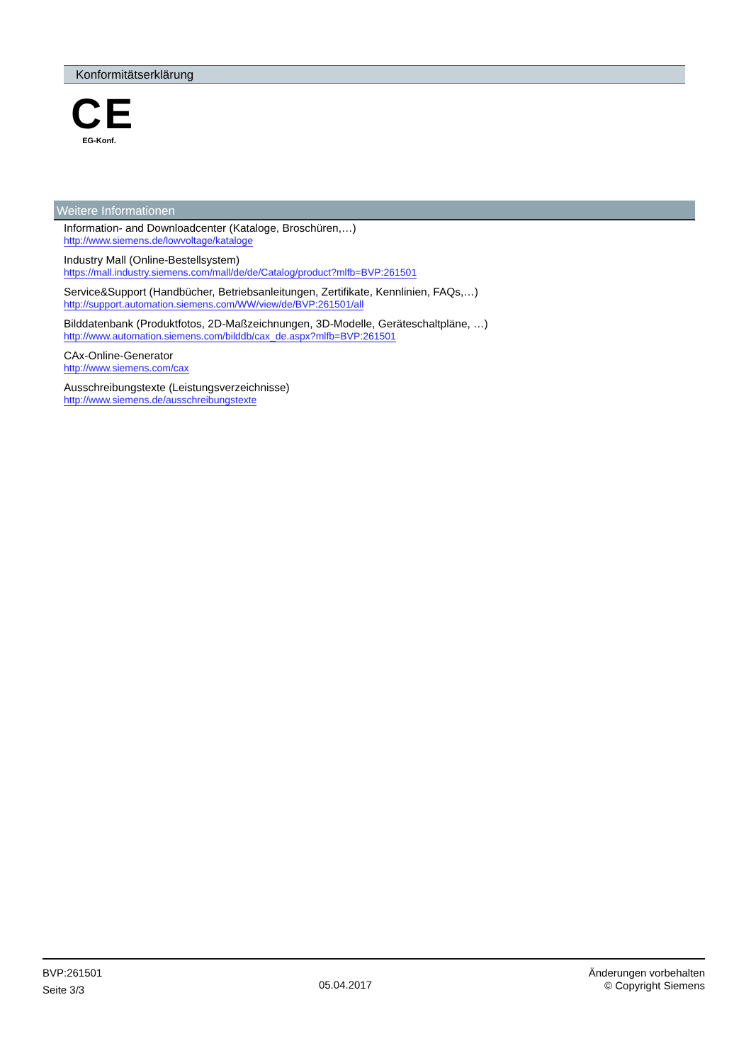Konformitätserklärung
CE
EG-Konf.
Weitere Informationen
Information- and Downloadcenter (Kataloge, Broschüren,…)
http://www.siemens.de/lowvoltage/kataloge
Industry Mall (Online-Bestellsystem)
https://mall.industry.siemens.com/mall/de/de/Catalog/product?mlfb=BVP:261501
Service&Support (Handbücher, Betriebsanleitungen, Zertifikate, Kennlinien, FAQs,…)
http://support.automation.siemens.com/WW/view/de/BVP:261501/all
Bilddatenbank (Produktfotos, 2D-Maßzeichnungen, 3D-Modelle, Geräteschaltpläne, …)
http://www.automation.siemens.com/bilddb/cax_de.aspx?mlfb=BVP:261501
CAx-Online-Generator
http://www.siemens.com/cax
Ausschreibungstexte (Leistungsverzeichnisse)
http://www.siemens.de/ausschreibungstexte
BVP:261501
Seite 3/3
05.04.2017
Änderungen vorbehalten
© Copyright Siemens